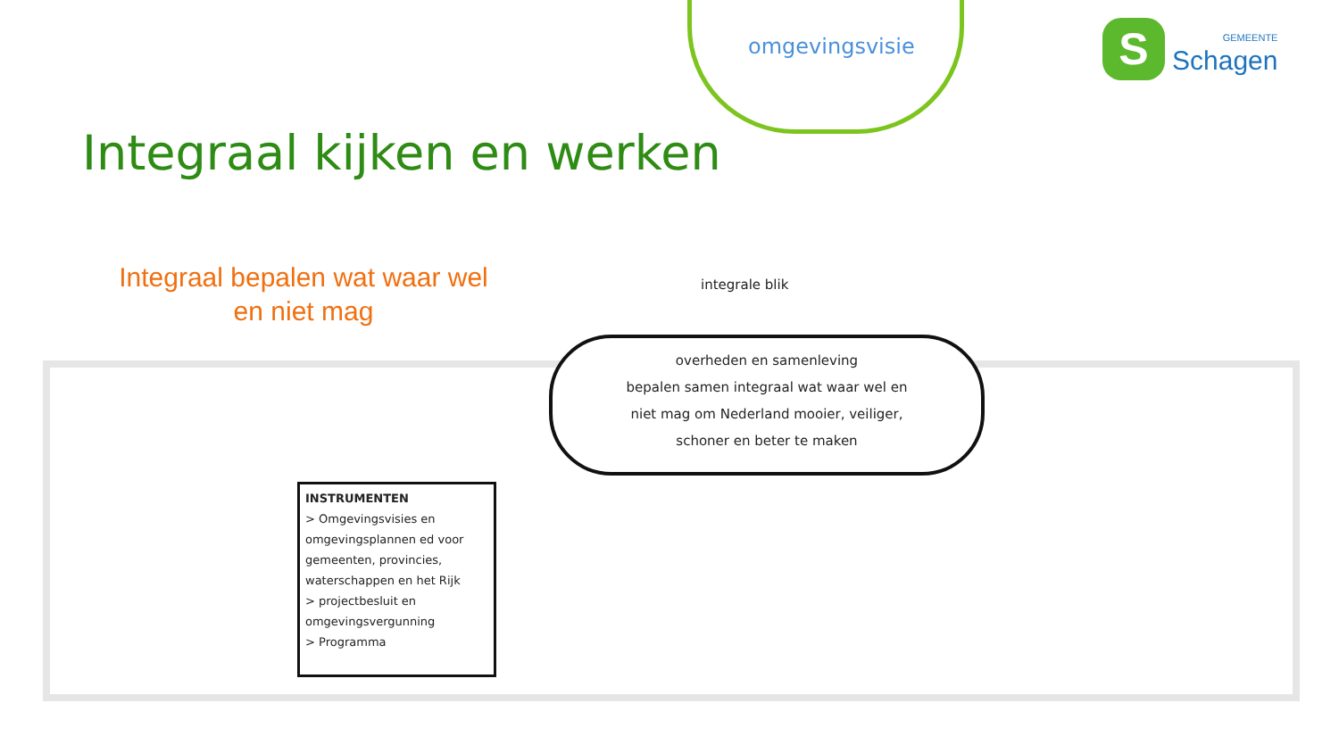omgevingsvisie
S
GEMEENTE
Schagen
Integraal kijken en werken
Integraal bepalen wat waar wel en niet mag
integrale blik
overheden en samenleving
bepalen samen integraal wat waar wel en
niet mag om Nederland mooier, veiliger,
schoner en beter te maken
INSTRUMENTEN
> Omgevingsvisies en omgevingsplannen ed voor gemeenten, provincies, waterschappen en het Rijk
> projectbesluit en omgevingsvergunning
> Programma